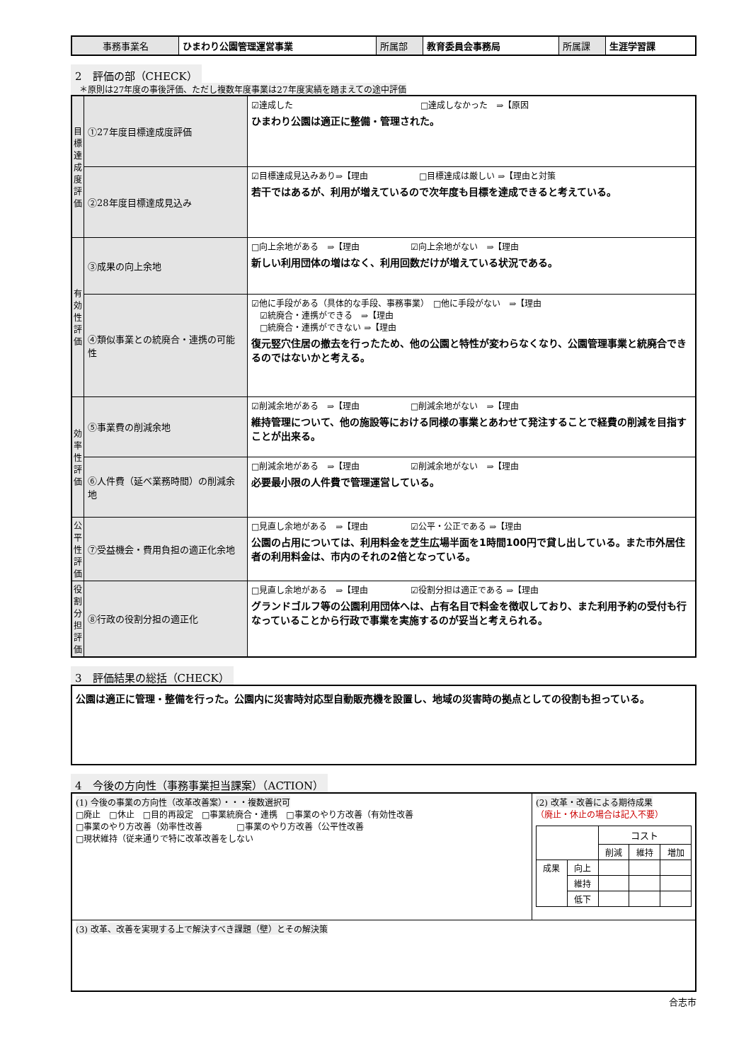| 事務事業名 | ひまわり公園管理運営事業 | 所属部 | 教育委員会事務局 | 所属課 | 生涯学習課 |
2　評価の部（CHECK）
　＊原則は27年度の事後評価、ただし複数年度事業は27年度実績を踏まえての途中評価
| 目標達成度評価 | ①27年度目標達成度評価 | ☑達成した □達成しなかった ⇒【原因 ひまわり公園は適正に整備・管理された。 |
| | ②28年度目標達成見込み | ☑目標達成見込みあり⇒【理由 □目標達成は厳しい ⇒【理由と対策 若干ではあるが、利用が増えているので次年度も目標を達成できると考えている。 |
| 有効性評価 | ③成果の向上余地 | □向上余地がある ⇒【理由 ☑向上余地がない ⇒【理由 新しい利用団体の増はなく、利用回数だけが増えている状況である。 |
| | ④類似事業との統廃合・連携の可能性 | ☑他に手段がある（具体的な手段、事務事業） □他に手段がない ⇒【理由 ☑統廃合・連携ができる ⇒【理由 □統廃合・連携ができない ⇒【理由 復元竪穴住居の撤去を行ったため、他の公園と特性が変わらなくなり、公園管理事業と統廃合できるのではないかと考える。 |
| 効率性評価 | ⑤事業費の削減余地 | ☑削減余地がある ⇒【理由 □削減余地がない ⇒【理由 維持管理について、他の施設等における同様の事業とあわせて発注することで経費の削減を目指すことが出来る。 |
| | ⑥人件費（延べ業務時間）の削減余地 | □削減余地がある ⇒【理由 ☑削減余地がない ⇒【理由 必要最小限の人件費で管理運営している。 |
| 公平性評価 | ⑦受益機会・費用負担の適正化余地 | □見直し余地がある ⇒【理由 ☑公平・公正である ⇒【理由 公園の占用については、利用料金を芝生広場半面を1時間100円で貸し出している。また市外居住者の利用料金は、市内のそれの2倍となっている。 |
| 役割分担評価 | ⑧行政の役割分担の適正化 | □見直し余地がある ⇒【理由 ☑役割分担は適正である ⇒【理由 グランドゴルフ等の公園利用団体へは、占有名目で料金を徴収しており、また利用予約の受付も行なっていることから行政で事業を実施するのが妥当と考えられる。 |
3　評価結果の総括（CHECK）
| 公園は適正に管理・整備を行った。公園内に災害時対応型自動販売機を設置し、地域の災害時の拠点としての役割も担っている。 |
4　今後の方向性（事務事業担当課案）（ACTION）
| (1) 今後の事業の方向性（改革改善案）・・・複数選択可 □廃止 □休止 □目的再設定 □事業統廃合・連携 □事業のやり方改善（有効性改善 □事業のやり方改善（効率性改善 □事業のやり方改善（公平性改善 □現状維持（従来通りで特に改革改善をしない | (2) 改革・改善による期待成果 （廃止・休止の場合は記入不要） / / / コスト / / / / / / 削減 / 維持 / 増加 / / 成果 / 向上 / / / / / / 維持 / / / / / / 低下 / / / / |
| (3) 改革、改善を実現する上で解決すべき課題（壁）とその解決策 | |
合志市